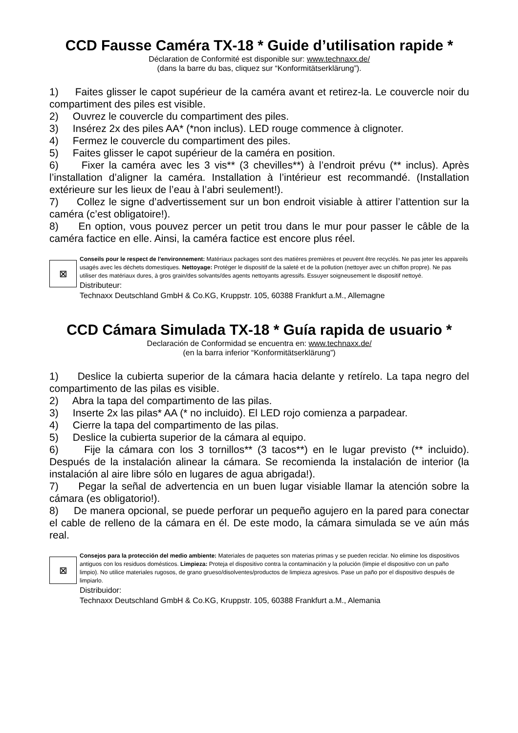CCD Fausse Caméra TX-18 * Guide d’utilisation rapide *
Déclaration de Conformité est disponible sur: www.technaxx.de/
(dans la barre du bas, cliquez sur “Konformitätserklärung”).
1) Faites glisser le capot supérieur de la caméra avant et retirez-la. Le couvercle noir du compartiment des piles est visible.
2) Ouvrez le couvercle du compartiment des piles.
3) Insérez 2x des piles AA* (*non inclus). LED rouge commence à clignoter.
4) Fermez le couvercle du compartiment des piles.
5) Faites glisser le capot supérieur de la caméra en position.
6) Fixer la caméra avec les 3 vis** (3 chevilles**) à l’endroit prévu (** inclus). Après l’installation d’aligner la caméra. Installation à l’intérieur est recommandé. (Installation extérieure sur les lieux de l’eau à l’abri seulement!).
7) Collez le signe d’advertissement sur un bon endroit visiable à attirer l’attention sur la caméra (c’est obligatoire!).
8) En option, vous pouvez percer un petit trou dans le mur pour passer le câble de la caméra factice en elle. Ainsi, la caméra factice est encore plus réel.
⊠
Conseils pour le respect de l'environnement: Matériaux packages sont des matières premières et peuvent être recyclés. Ne pas jeter les appareils usagés avec les déchets domestiques. Nettoyage: Protéger le dispositif de la saleté et de la pollution (nettoyer avec un chiffon propre). Ne pas utiliser des matériaux dures, à gros grain/des solvants/des agents nettoyants agressifs. Essuyer soigneusement le dispositif nettoyé.
Distributeur:
Technaxx Deutschland GmbH & Co.KG, Kruppstr. 105, 60388 Frankfurt a.M., Allemagne
CCD Cámara Simulada TX-18 * Guía rapida de usuario *
Declaración de Conformidad se encuentra en: www.technaxx.de/
(en la barra inferior “Konformitätserklärung”)
1) Deslice la cubierta superior de la cámara hacia delante y retírelo. La tapa negro del compartimento de las pilas es visible.
2) Abra la tapa del compartimento de las pilas.
3) Inserte 2x las pilas* AA (* no incluido). El LED rojo comienza a parpadear.
4) Cierre la tapa del compartimento de las pilas.
5) Deslice la cubierta superior de la cámara al equipo.
6) Fije la cámara con los 3 tornillos** (3 tacos**) en le lugar previsto (** incluido). Después de la instalación alinear la cámara. Se recomienda la instalación de interior (la instalación al aire libre sólo en lugares de agua abrigada!).
7) Pegar la señal de advertencia en un buen lugar visiable llamar la atención sobre la cámara (es obligatorio!).
8) De manera opcional, se puede perforar un pequeño agujero en la pared para conectar el cable de relleno de la cámara en él. De este modo, la cámara simulada se ve aún más real.
⊠
Consejos para la protección del medio ambiente: Materiales de paquetes son materias primas y se pueden reciclar. No elimine los dispositivos antiguos con los residuos domésticos. Limpieza: Proteja el dispositivo contra la contaminación y la polución (limpie el dispositivo con un paño limpio). No utilice materiales rugosos, de grano grueso/disolventes/productos de limpieza agresivos. Pase un paño por el dispositivo después de limpiarlo.
Distribuidor:
Technaxx Deutschland GmbH & Co.KG, Kruppstr. 105, 60388 Frankfurt a.M., Alemania